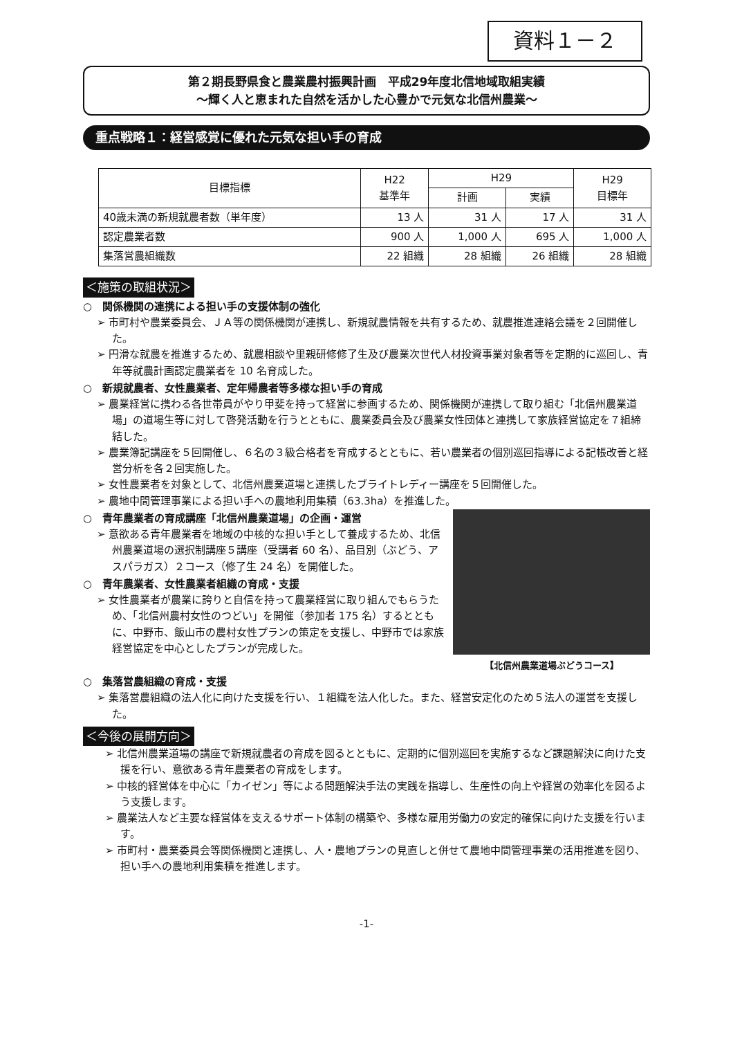資料１－２
第２期長野県食と農業農村振興計画　平成29年度北信地域取組実績
～輝く人と恵まれた自然を活かした心豊かで元気な北信州農業～
重点戦略１：経営感覚に優れた元気な担い手の育成
| 目標指標 | H22 基準年 | H29 | | H29 目標年 |
| --- | --- | --- | --- | --- |
| | | 計画 | 実績 | |
| 40歳未満の新規就農者数（単年度） | 13 人 | 31 人 | 17 人 | 31 人 |
| 認定農業者数 | 900 人 | 1,000 人 | 695 人 | 1,000 人 |
| 集落営農組織数 | 22 組織 | 28 組織 | 26 組織 | 28 組織 |
＜施策の取組状況＞
○　関係機関の連携による担い手の支援体制の強化
➢ 市町村や農業委員会、ＪＡ等の関係機関が連携し、新規就農情報を共有するため、就農推進連絡会議を２回開催した。
➢ 円滑な就農を推進するため、就農相談や里親研修修了生及び農業次世代人材投資事業対象者等を定期的に巡回し、青年等就農計画認定農業者を 10 名育成した。
○　新規就農者、女性農業者、定年帰農者等多様な担い手の育成
➢ 農業経営に携わる各世帯員がやり甲斐を持って経営に参画するため、関係機関が連携して取り組む「北信州農業道場」の道場生等に対して啓発活動を行うとともに、農業委員会及び農業女性団体と連携して家族経営協定を７組締結した。
➢ 農業簿記講座を５回開催し、６名の３級合格者を育成するとともに、若い農業者の個別巡回指導による記帳改善と経営分析を各２回実施した。
➢ 女性農業者を対象として、北信州農業道場と連携したブライトレディー講座を５回開催した。
➢ 農地中間管理事業による担い手への農地利用集積（63.3ha）を推進した。
○　青年農業者の育成講座「北信州農業道場」の企画・運営
➢ 意欲ある青年農業者を地域の中核的な担い手として養成するため、北信州農業道場の選択制講座５講座（受講者 60 名）、品目別（ぶどう、アスパラガス）２コース（修了生 24 名）を開催した。
○　青年農業者、女性農業者組織の育成・支援
➢ 女性農業者が農業に誇りと自信を持って農業経営に取り組んでもらうため、「北信州農村女性のつどい」を開催（参加者 175 名）するとともに、中野市、飯山市の農村女性プランの策定を支援し、中野市では家族経営協定を中心としたプランが完成した。
【北信州農業道場ぶどうコース】
○　集落営農組織の育成・支援
➢ 集落営農組織の法人化に向けた支援を行い、１組織を法人化した。また、経営安定化のため５法人の運営を支援した。
＜今後の展開方向＞
➢ 北信州農業道場の講座で新規就農者の育成を図るとともに、定期的に個別巡回を実施するなど課題解決に向けた支援を行い、意欲ある青年農業者の育成をします。
➢ 中核的経営体を中心に「カイゼン」等による問題解決手法の実践を指導し、生産性の向上や経営の効率化を図るよう支援します。
➢ 農業法人など主要な経営体を支えるサポート体制の構築や、多様な雇用労働力の安定的確保に向けた支援を行います。
➢ 市町村・農業委員会等関係機関と連携し、人・農地プランの見直しと併せて農地中間管理事業の活用推進を図り、担い手への農地利用集積を推進します。
-1-